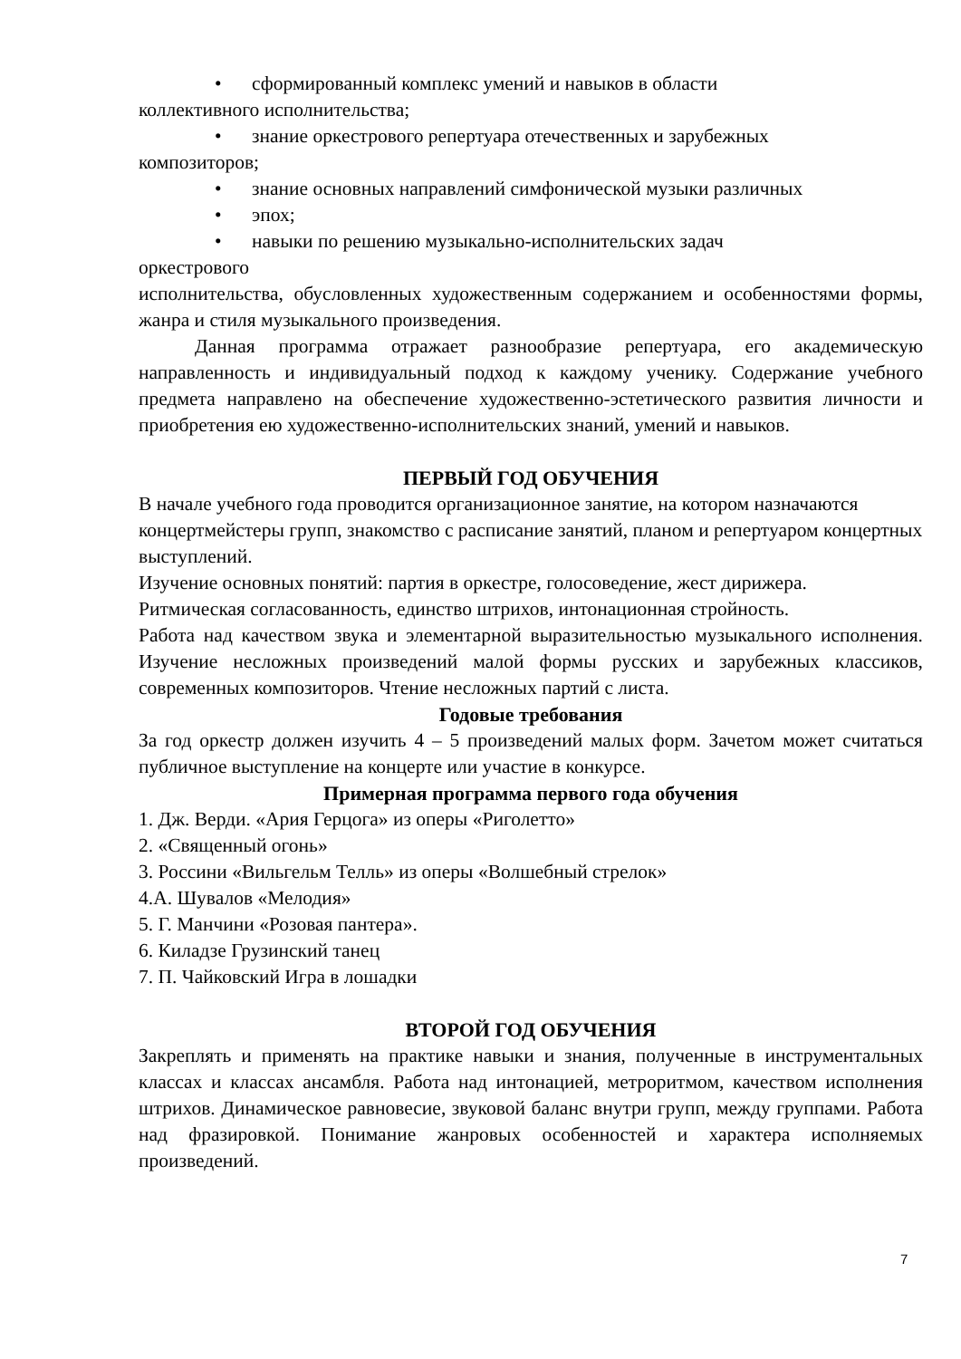• сформированный комплекс умений и навыков в области
коллективного исполнительства;
• знание оркестрового репертуара отечественных и зарубежных
композиторов;
• знание основных направлений симфонической музыки различных
• эпох;
• навыки по решению музыкально-исполнительских задач
оркестрового
исполнительства, обусловленных художественным содержанием и особенностями формы, жанра и стиля музыкального произведения.
Данная программа отражает разнообразие репертуара, его академическую направленность и индивидуальный подход к каждому ученику. Содержание учебного предмета направлено на обеспечение художественно-эстетического развития личности и приобретения ею художественно-исполнительских знаний, умений и навыков.
ПЕРВЫЙ ГОД ОБУЧЕНИЯ
В начале учебного года проводится организационное занятие, на котором назначаются концертмейстеры групп, знакомство с расписание занятий, планом и репертуаром концертных выступлений.
Изучение основных понятий: партия в оркестре, голосоведение, жест дирижера.
Ритмическая согласованность, единство штрихов, интонационная стройность.
Работа над качеством звука и элементарной выразительностью музыкального исполнения. Изучение несложных произведений малой формы русских и зарубежных классиков, современных композиторов. Чтение несложных партий с листа.
Годовые требования
За год оркестр должен изучить 4 – 5 произведений малых форм. Зачетом может считаться публичное выступление на концерте или участие в конкурсе.
Примерная программа первого года обучения
1. Дж. Верди. «Ария Герцога» из оперы «Риголетто»
2. «Священный огонь»
3. Россини «Вильгельм Телль» из оперы «Волшебный стрелок»
4.А. Шувалов «Мелодия»
5. Г. Манчини «Розовая пантера».
6. Киладзе Грузинский танец
7. П. Чайковский Игра в лошадки
ВТОРОЙ ГОД ОБУЧЕНИЯ
Закреплять и применять на практике навыки и знания, полученные в инструментальных классах и классах ансамбля. Работа над интонацией, метроритмом, качеством исполнения штрихов. Динамическое равновесие, звуковой баланс внутри групп, между группами. Работа над фразировкой. Понимание жанровых особенностей и характера исполняемых произведений.
7